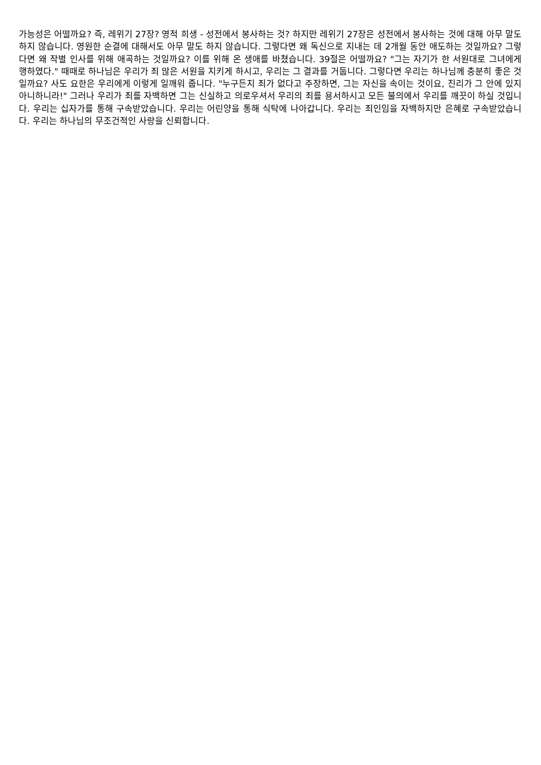가능성은 어떨까요? 즉, 레위기 27장? 영적 희생 - 성전에서 봉사하는 것? 하지만 레위기 27장은 성전에서 봉사하는 것에 대해 아무 말도 하지 않습니다. 영원한 순결에 대해서도 아무 말도 하지 않습니다. 그렇다면 왜 독신으로 지내는 데 2개월 동안 애도하는 것일까요? 그렇다면 왜 작별 인사를 위해 애곡하는 것일까요? 이를 위해 온 생애를 바쳤습니다. 39절은 어떨까요? "그는 자기가 한 서원대로 그녀에게 행하였다." 때때로 하나님은 우리가 죄 많은 서원을 지키게 하시고, 우리는 그 결과를 거둡니다. 그렇다면 우리는 하나님께 충분히 좋은 것일까요? 사도 요한은 우리에게 이렇게 일깨워 줍니다. "누구든지 죄가 없다고 주장하면, 그는 자신을 속이는 것이요, 진리가 그 안에 있지 아니하니라!" 그러나 우리가 죄를 자백하면 그는 신실하고 의로우셔서 우리의 죄를 용서하시고 모든 불의에서 우리를 깨끗이 하실 것입니다. 우리는 십자가를 통해 구속받았습니다. 우리는 어린양을 통해 식탁에 나아갑니다. 우리는 죄인임을 자백하지만 은혜로 구속받았습니다. 우리는 하나님의 무조건적인 사랑을 신뢰합니다.